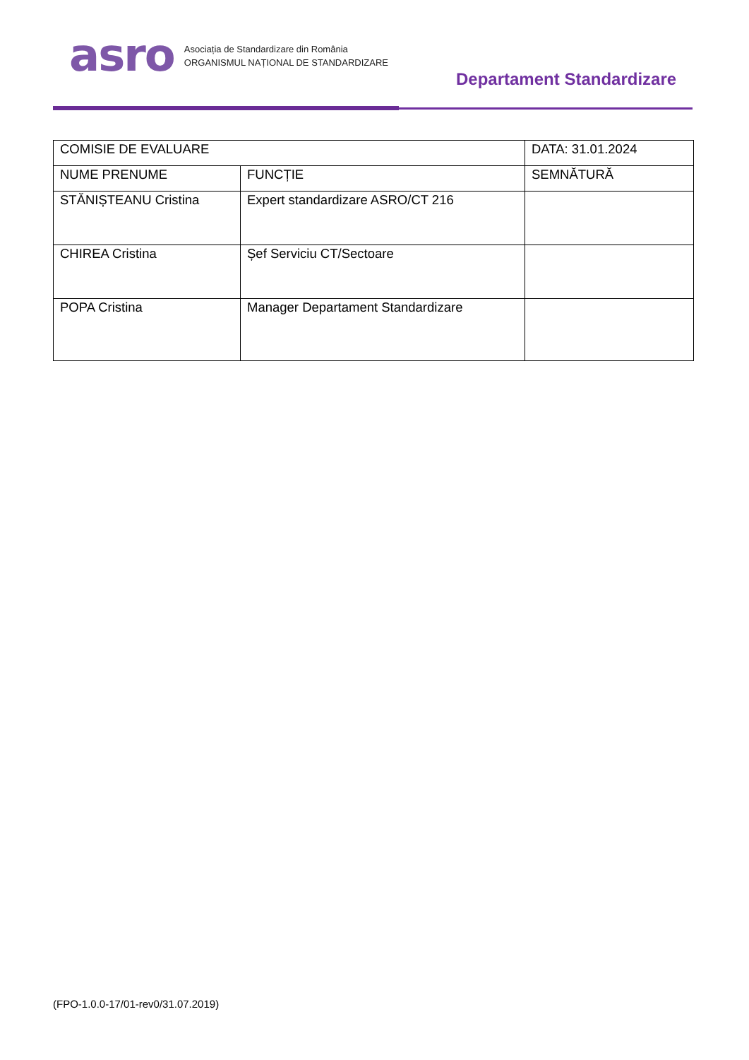asro
Asociația de Standardizare din România
ORGANISMUL NAȚIONAL DE STANDARDIZARE
Departament Standardizare
| COMISIE DE EVALUARE | | DATA: 31.01.2024 |
| NUME PRENUME | FUNCȚIE | SEMNĂTURĂ |
| STĂNIȘTEANU Cristina | Expert standardizare ASRO/CT 216 | |
| CHIREA Cristina | Șef Serviciu CT/Sectoare | |
| POPA Cristina | Manager Departament Standardizare | |
(FPO-1.0.0-17/01-rev0/31.07.2019)